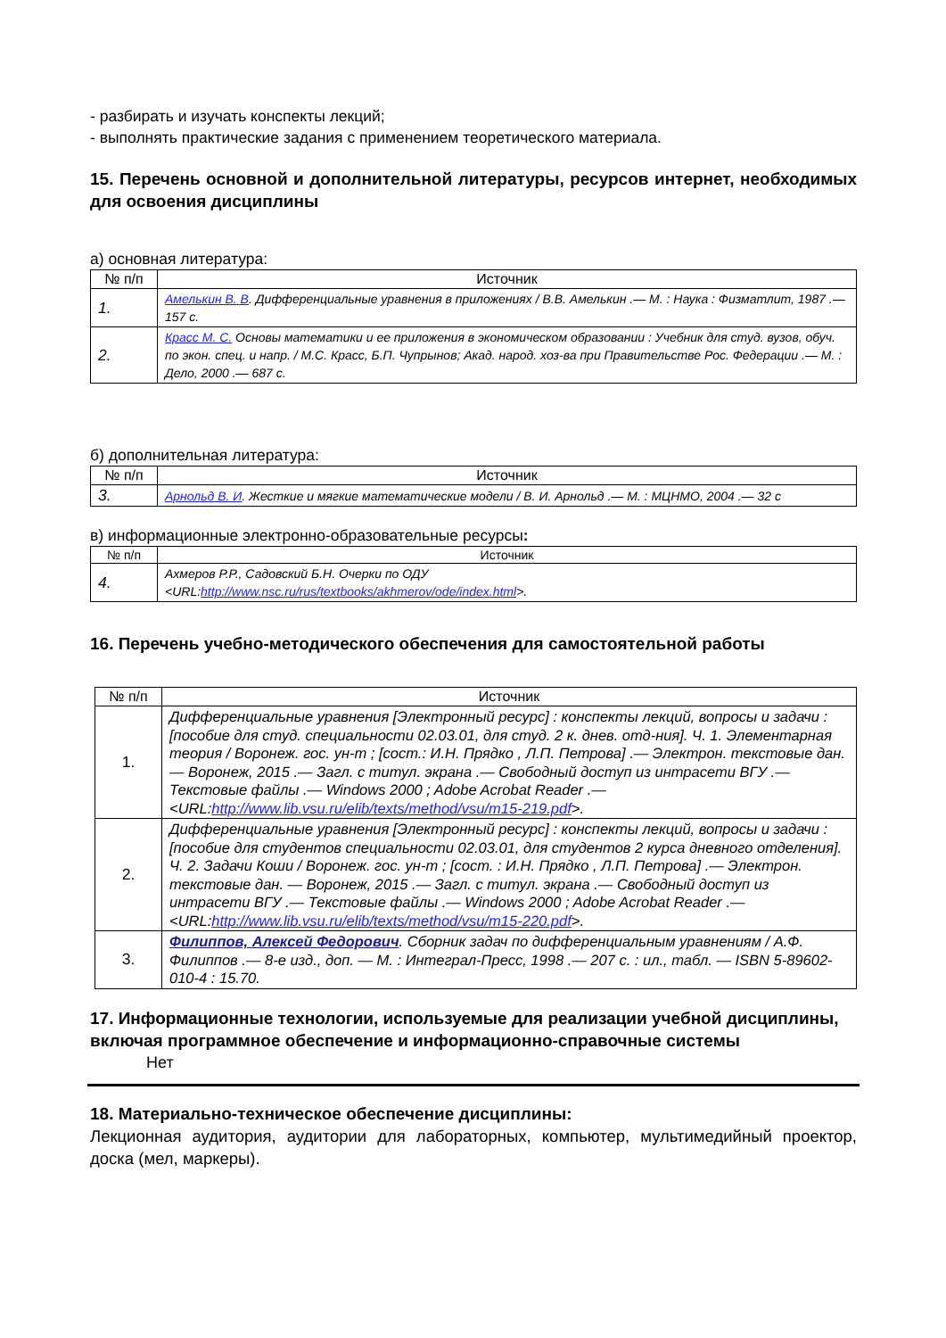- разбирать и изучать конспекты лекций;
- выполнять практические задания с применением теоретического материала.
15. Перечень основной и дополнительной литературы, ресурсов интернет, необходимых для освоения дисциплины
а) основная литература:
| № п/п | Источник |
| --- | --- |
| 1. | Амелькин В. В . Дифференциальные уравнения в приложениях / В.В. Амелькин .— М. : Наука : Физматлит, 1987 .— 157 с. |
| 2. | Красс М. С. Основы математики и ее приложения в экономическом образовании : Учебник для студ. вузов, обуч. по экон. спец. и напр. / М.С. Красс, Б.П. Чупрынов; Акад. народ. хоз-ва при Правительстве Рос. Федерации .— М. : Дело, 2000 .— 687 с. |
б) дополнительная литература:
| № п/п | Источник |
| --- | --- |
| 3. | Арнольд В. И . Жесткие и мягкие математические модели / В. И. Арнольд .— М. : МЦНМО, 2004 .— 32 с |
в) информационные электронно-образовательные ресурсы:
| № п/п | Источник |
| --- | --- |
| 4. | Ахмеров Р.Р., Садовский Б.Н. Очерки по ОДУ <URL: http://www.nsc.ru/rus/textbooks/akhmerov/ode/index.html >. |
16. Перечень учебно-методического обеспечения для самостоятельной работы
| № п/п | Источник |
| --- | --- |
| 1. | Дифференциальные уравнения [Электронный ресурс] : конспекты лекций, вопросы и задачи : [пособие для студ. специальности 02.03.01, для студ. 2 к. днев. отд-ния]. Ч. 1. Элементарная теория / Воронеж. гос. ун-т ; [сост.: И.Н. Прядко , Л.П. Петрова] .— Электрон. текстовые дан. — Воронеж, 2015 .— Загл. с титул. экрана .— Свободный доступ из интрасети ВГУ .— Текстовые файлы .— Windows 2000 ; Adobe Acrobat Reader .— <URL: http://www.lib.vsu.ru/elib/texts/method/vsu/m15-219.pdf >. |
| 2. | Дифференциальные уравнения [Электронный ресурс] : конспекты лекций, вопросы и задачи : [пособие для студентов специальности 02.03.01, для студентов 2 курса дневного отделения]. Ч. 2. Задачи Коши / Воронеж. гос. ун-т ; [сост. : И.Н. Прядко , Л.П. Петрова] .— Электрон. текстовые дан. — Воронеж, 2015 .— Загл. с титул. экрана .— Свободный доступ из интрасети ВГУ .— Текстовые файлы .— Windows 2000 ; Adobe Acrobat Reader .— <URL: http://www.lib.vsu.ru/elib/texts/method/vsu/m15-220.pdf >. |
| 3. | Филиппов, Алексей Федорович . Сборник задач по дифференциальным уравнениям / А.Ф. Филиппов .— 8-е изд., доп. — М. : Интеграл-Пресс, 1998 .— 207 с. : ил., табл. — ISBN 5-89602-010-4 : 15.70. |
17. Информационные технологии, используемые для реализации учебной дисциплины, включая программное обеспечение и информационно-справочные системы
Нет
18. Материально-техническое обеспечение дисциплины:
Лекционная аудитория, аудитории для лабораторных, компьютер, мультимедийный проектор, доска (мел, маркеры).